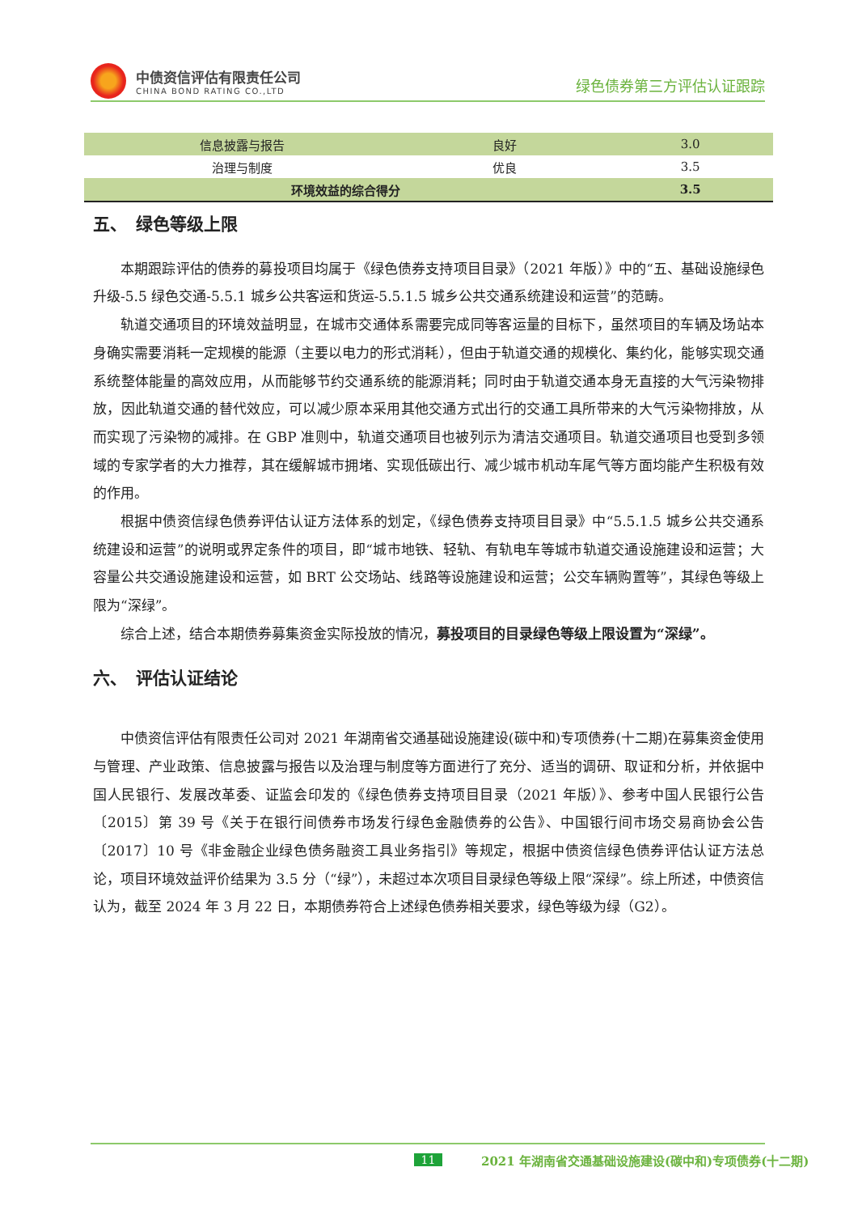中债资信评估有限责任公司
CHINA BOND RATING CO.,LTD
绿色债券第三方评估认证跟踪
| 信息披露与报告 | 良好 | 3.0 |
| 治理与制度 | 优良 | 3.5 |
| 环境效益的综合得分 | | 3.5 |
五、　绿色等级上限
本期跟踪评估的债券的募投项目均属于《绿色债券支持项目目录》（2021 年版）》中的“五、基础设施绿色升级-5.5 绿色交通-5.5.1 城乡公共客运和货运-5.5.1.5 城乡公共交通系统建设和运营”的范畴。
轨道交通项目的环境效益明显，在城市交通体系需要完成同等客运量的目标下，虽然项目的车辆及场站本身确实需要消耗一定规模的能源（主要以电力的形式消耗），但由于轨道交通的规模化、集约化，能够实现交通系统整体能量的高效应用，从而能够节约交通系统的能源消耗；同时由于轨道交通本身无直接的大气污染物排放，因此轨道交通的替代效应，可以减少原本采用其他交通方式出行的交通工具所带来的大气污染物排放，从而实现了污染物的减排。在 GBP 准则中，轨道交通项目也被列示为清洁交通项目。轨道交通项目也受到多领域的专家学者的大力推荐，其在缓解城市拥堵、实现低碳出行、减少城市机动车尾气等方面均能产生积极有效的作用。
根据中债资信绿色债券评估认证方法体系的划定，《绿色债券支持项目目录》中“5.5.1.5 城乡公共交通系统建设和运营”的说明或界定条件的项目，即“城市地铁、轻轨、有轨电车等城市轨道交通设施建设和运营；大容量公共交通设施建设和运营，如 BRT 公交场站、线路等设施建设和运营；公交车辆购置等”，其绿色等级上限为“深绿”。
综合上述，结合本期债券募集资金实际投放的情况，募投项目的目录绿色等级上限设置为“深绿”。
六、　评估认证结论
中债资信评估有限责任公司对 2021 年湖南省交通基础设施建设(碳中和)专项债券(十二期)在募集资金使用与管理、产业政策、信息披露与报告以及治理与制度等方面进行了充分、适当的调研、取证和分析，并依据中国人民银行、发展改革委、证监会印发的《绿色债券支持项目目录（2021 年版）》、参考中国人民银行公告〔2015〕第 39 号《关于在银行间债券市场发行绿色金融债券的公告》、中国银行间市场交易商协会公告〔2017〕10 号《非金融企业绿色债务融资工具业务指引》等规定，根据中债资信绿色债券评估认证方法总论，项目环境效益评价结果为 3.5 分（“绿”），未超过本次项目目录绿色等级上限“深绿”。综上所述，中债资信认为，截至 2024 年 3 月 22 日，本期债券符合上述绿色债券相关要求，绿色等级为绿（G2）。
11 2021 年湖南省交通基础设施建设(碳中和)专项债券(十二期)